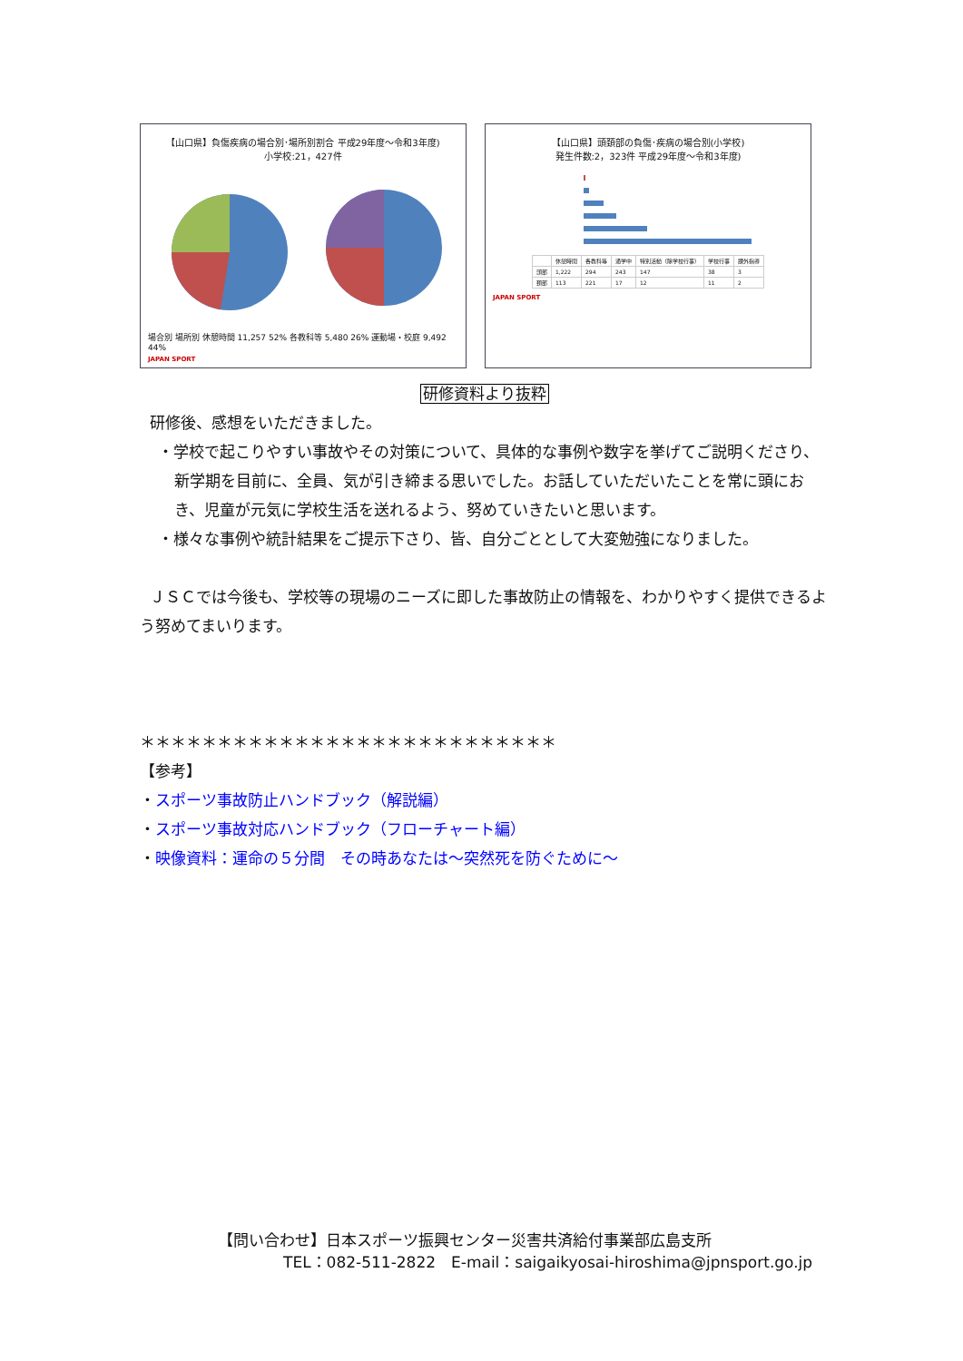【山口県】負傷疾病の場合別･場所別割合 平成29年度～令和3年度)
小学校:21，427件
場合別 場所別 休憩時間 11,257 52% 各教科等 5,480 26% 運動場・校庭 9,492 44%
JAPAN SPORT
【山口県】頭頚部の負傷･疾病の場合別(小学校)
発生件数:2，323件 平成29年度～令和3年度)
| | 休憩時間 | 各教科等 | 通学中 | 特別活動（除学校行事） | 学校行事 | 課外指導 |
| --- | --- | --- | --- | --- | --- | --- |
| 頭部 | 1,222 | 294 | 243 | 147 | 38 | 3 |
| 頚部 | 113 | 221 | 17 | 12 | 11 | 2 |
JAPAN SPORT
研修資料より抜粋
研修後、感想をいただきました。
・学校で起こりやすい事故やその対策について、具体的な事例や数字を挙げてご説明くださり、新学期を目前に、全員、気が引き締まる思いでした。お話していただいたことを常に頭におき、児童が元気に学校生活を送れるよう、努めていきたいと思います。
・様々な事例や統計結果をご提示下さり、皆、自分ごととして大変勉強になりました。
ＪＳＣでは今後も、学校等の現場のニーズに即した事故防止の情報を、わかりやすく提供できるよう努めてまいります。
＊＊＊＊＊＊＊＊＊＊＊＊＊＊＊＊＊＊＊＊＊＊＊＊＊＊＊
【参考】
・スポーツ事故防止ハンドブック（解説編）
・スポーツ事故対応ハンドブック（フローチャート編）
・映像資料：運命の５分間　その時あなたは～突然死を防ぐために～
【問い合わせ】日本スポーツ振興センター災害共済給付事業部広島支所
TEL：082-511-2822　E-mail：saigaikyosai-hiroshima@jpnsport.go.jp